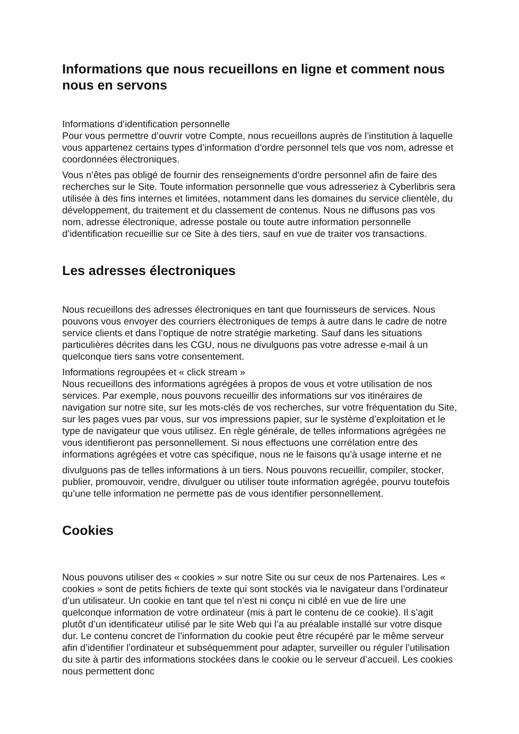Informations que nous recueillons en ligne et comment nous nous en servons
Informations d’identification personnelle
Pour vous permettre d’ouvrir votre Compte, nous recueillons auprès de l’institution à laquelle vous appartenez certains types d’information d’ordre personnel tels que vos nom, adresse et coordonnées électroniques.
Vous n’êtes pas obligé de fournir des renseignements d’ordre personnel afin de faire des recherches sur le Site. Toute information personnelle que vous adresseriez à Cyberlibris sera utilisée à des fins internes et limitées, notamment dans les domaines du service clientèle, du développement, du traitement et du classement de contenus. Nous ne diffusons pas vos nom, adresse électronique, adresse postale ou toute autre information personnelle d’identification recueillie sur ce Site à des tiers, sauf en vue de traiter vos transactions.
Les adresses électroniques
Nous recueillons des adresses électroniques en tant que fournisseurs de services. Nous pouvons vous envoyer des courriers électroniques de temps à autre dans le cadre de notre service clients et dans l’optique de notre stratégie marketing. Sauf dans les situations particulières décrites dans les CGU, nous ne divulguons pas votre adresse e-mail à un quelconque tiers sans votre consentement.
Informations regroupées et « click stream »
Nous recueillons des informations agrégées à propos de vous et votre utilisation de nos services. Par exemple, nous pouvons recueillir des informations sur vos itinéraires de navigation sur notre site, sur les mots-clés de vos recherches, sur votre fréquentation du Site, sur les pages vues par vous, sur vos impressions papier, sur le système d’exploitation et le type de navigateur que vous utilisez. En règle générale, de telles informations agrégées ne vous identifieront pas personnellement. Si nous effectuons une corrélation entre des informations agrégées et votre cas spécifique, nous ne le faisons qu’à usage interne et ne
divulguons pas de telles informations à un tiers. Nous pouvons recueillir, compiler, stocker, publier, promouvoir, vendre, divulguer ou utiliser toute information agrégée, pourvu toutefois qu’une telle information ne permette pas de vous identifier personnellement.
Cookies
Nous pouvons utiliser des « cookies » sur notre Site ou sur ceux de nos Partenaires. Les « cookies » sont de petits fichiers de texte qui sont stockés via le navigateur dans l’ordinateur d’un utilisateur. Un cookie en tant que tel n’est ni conçu ni ciblé en vue de lire une quelconque information de votre ordinateur (mis à part le contenu de ce cookie). Il s’agit plutôt d’un identificateur utilisé par le site Web qui l’a au préalable installé sur votre disque dur. Le contenu concret de l’information du cookie peut être récupéré par le même serveur afin d’identifier l’ordinateur et subséquemment pour adapter, surveiller ou réguler l’utilisation du site à partir des informations stockées dans le cookie ou le serveur d’accueil. Les cookies nous permettent donc